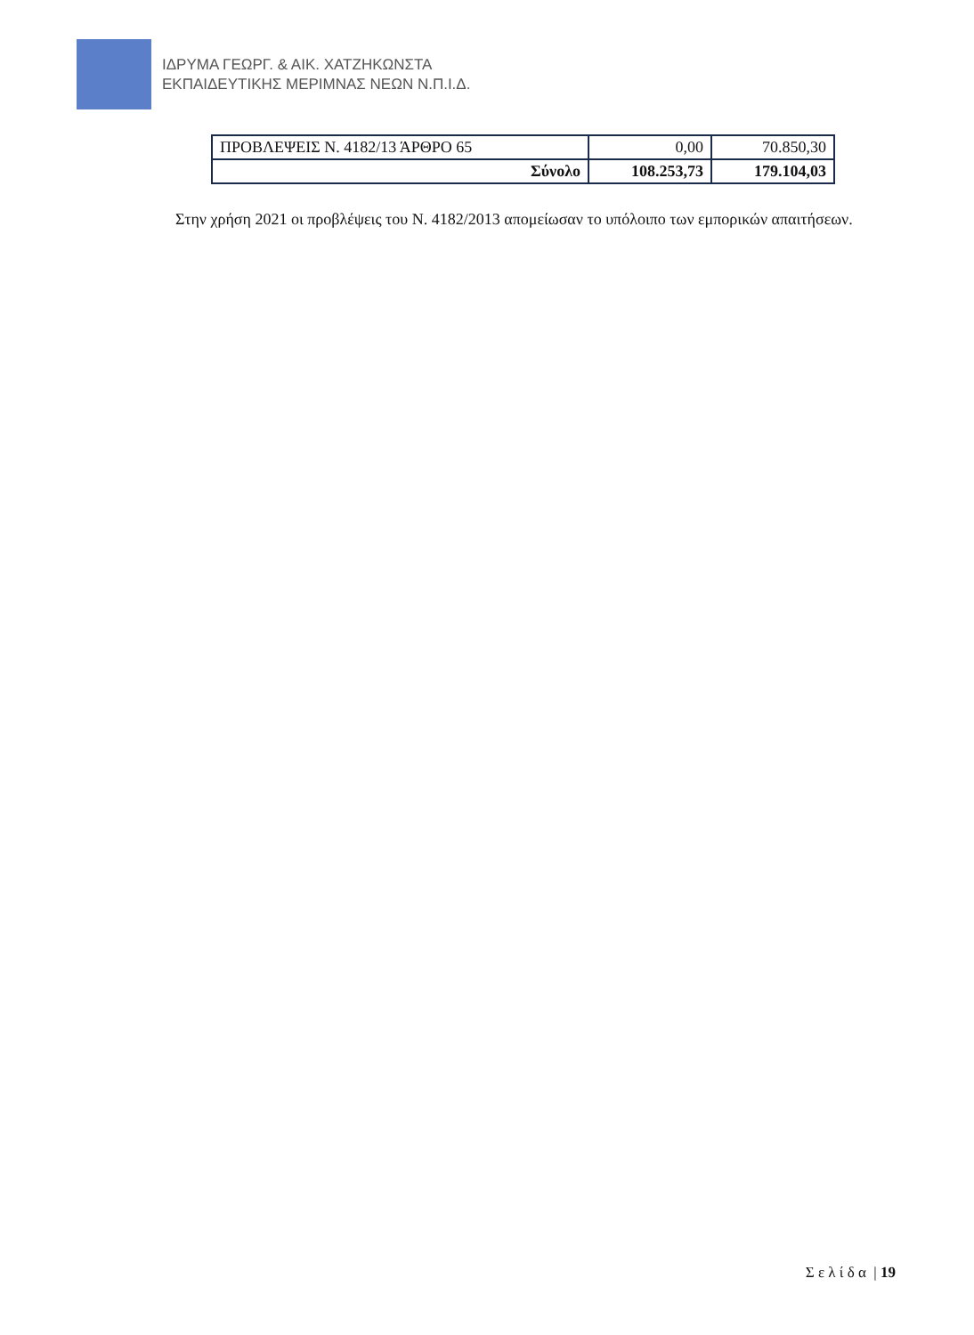ΙΔΡΥΜΑ ΓΕΩΡΓ. & ΑΙΚ. ΧΑΤΖΗΚΩΝΣΤΑ
ΕΚΠΑΙΔΕΥΤΙΚΗΣ ΜΕΡΙΜΝΑΣ ΝΕΩΝ Ν.Π.Ι.Δ.
| ΠΡΟΒΛΕΨΕΙΣ Ν. 4182/13 ΆΡΘΡΟ 65 | 0,00 | 70.850,30 |
| Σύνολο | 108.253,73 | 179.104,03 |
Στην χρήση 2021 οι προβλέψεις του Ν. 4182/2013 απομείωσαν το υπόλοιπο των εμπορικών απαιτήσεων.
Σ ε λ ί δ α | 19